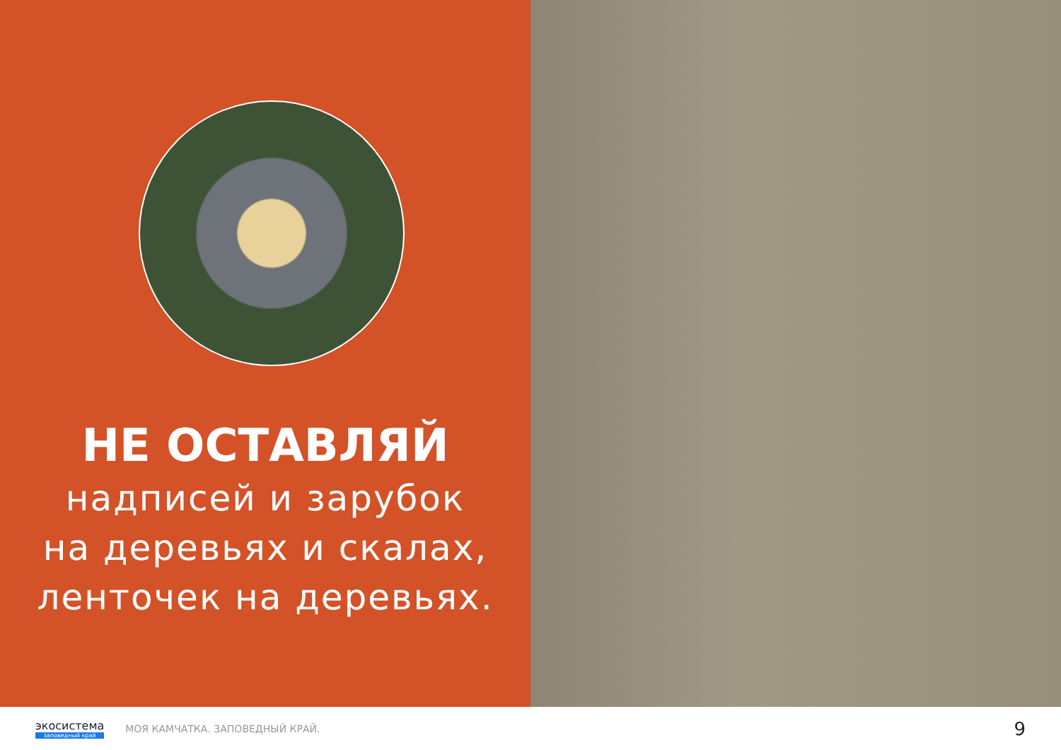НЕ ОСТАВЛЯЙ
надписей и зарубок
на деревьях и скалах,
ленточек на деревьях.
экосистема
заповедный край
МОЯ КАМЧАТКА. ЗАПОВЕДНЫЙ КРАЙ.
9